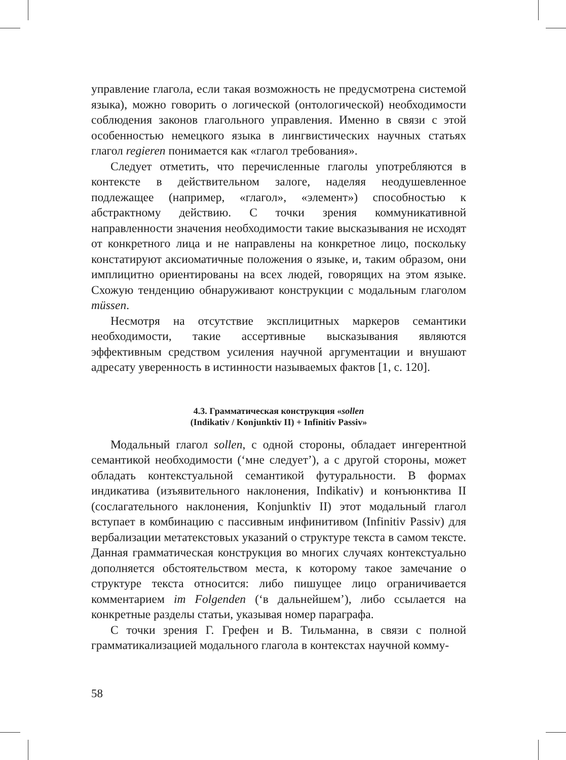управление глагола, если такая возможность не предусмотрена системой языка), можно говорить о логической (онтологической) необходимости соблюдения законов глагольного управления. Именно в связи с этой особенностью немецкого языка в лингвистических научных статьях глагол regieren понимается как «глагол требования».
Следует отметить, что перечисленные глаголы употребляются в контексте в действительном залоге, наделяя неодушевленное подлежащее (например, «глагол», «элемент») способностью к абстрактному действию. С точки зрения коммуникативной направленности значения необходимости такие высказывания не исходят от конкретного лица и не направлены на конкретное лицо, поскольку констатируют аксиоматичные положения о языке, и, таким образом, они имплицитно ориентированы на всех людей, говорящих на этом языке. Схожую тенденцию обнаруживают конструкции с модальным глаголом müssen.
Несмотря на отсутствие эксплицитных маркеров семантики необходимости, такие ассертивные высказывания являются эффективным средством усиления научной аргументации и внушают адресату уверенность в истинности называемых фактов [1, с. 120].
4.3. Грамматическая конструкция «sollen
(Indikativ / Konjunktiv II) + Infinitiv Passiv»
Модальный глагол sollen, с одной стороны, обладает ингерентной семантикой необходимости (‘мне следует’), а с другой стороны, может обладать контекстуальной семантикой футуральности. В формах индикатива (изъявительного наклонения, Indikativ) и конъюнктива II (сослагательного наклонения, Konjunktiv II) этот модальный глагол вступает в комбинацию с пассивным инфинитивом (Infinitiv Passiv) для вербализации метатекстовых указаний о структуре текста в самом тексте. Данная грамматическая конструкция во многих случаях контекстуально дополняется обстоятельством места, к которому такое замечание о структуре текста относится: либо пишущее лицо ограничивается комментарием im Folgenden (‘в дальнейшем’), либо ссылается на конкретные разделы статьи, указывая номер параграфа.
С точки зрения Г. Грефен и В. Тильманна, в связи с полной грамматикализацией модального глагола в контекстах научной комму-
58